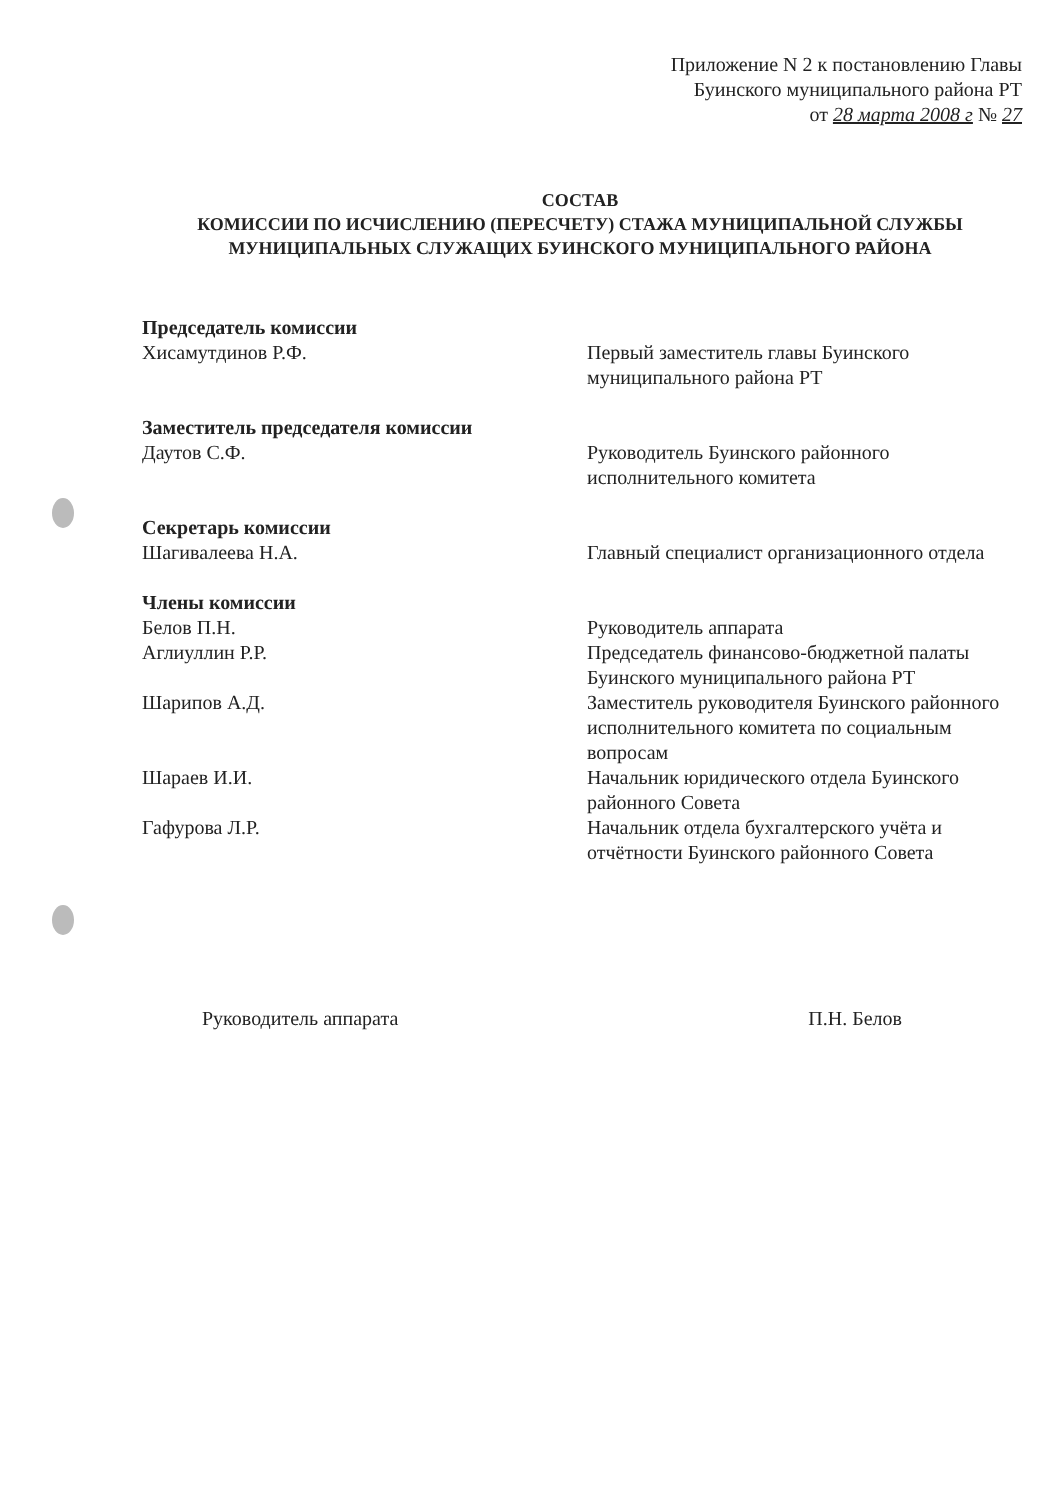Приложение N 2 к постановлению Главы
Буинского муниципального района РТ
от 28 марта 2008 г № 27
СОСТАВ
КОМИССИИ ПО ИСЧИСЛЕНИЮ (ПЕРЕСЧЕТУ) СТАЖА МУНИЦИПАЛЬНОЙ СЛУЖБЫ МУНИЦИПАЛЬНЫХ СЛУЖАЩИХ БУИНСКОГО МУНИЦИПАЛЬНОГО РАЙОНА
Председатель комиссии
Хисамутдинов Р.Ф. Первый заместитель главы Буинского муниципального района РТ
Заместитель председателя комиссии
Даутов С.Ф. Руководитель Буинского районного исполнительного комитета
Секретарь комиссии
Шагивалеева Н.А. Главный специалист организационного отдела
Члены комиссии
Белов П.Н. Руководитель аппарата
Аглиуллин Р.Р. Председатель финансово-бюджетной палаты Буинского муниципального района РТ
Шарипов А.Д. Заместитель руководителя Буинского районного исполнительного комитета по социальным вопросам
Шараев И.И. Начальник юридического отдела Буинского районного Совета
Гафурова Л.Р. Начальник отдела бухгалтерского учёта и отчётности Буинского районного Совета
Руководитель аппарата П.Н. Белов